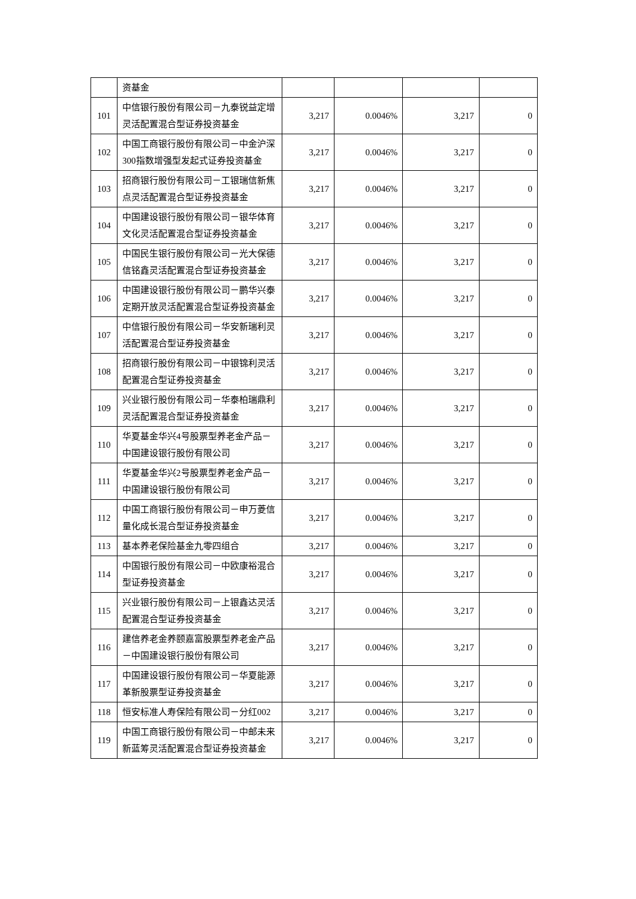| | 资基金 | | | | |
| 101 | 中信银行股份有限公司－九泰锐益定增灵活配置混合型证券投资基金 | 3,217 | 0.0046% | 3,217 | 0 |
| 102 | 中国工商银行股份有限公司－中金沪深300指数增强型发起式证券投资基金 | 3,217 | 0.0046% | 3,217 | 0 |
| 103 | 招商银行股份有限公司－工银瑞信新焦点灵活配置混合型证券投资基金 | 3,217 | 0.0046% | 3,217 | 0 |
| 104 | 中国建设银行股份有限公司－银华体育文化灵活配置混合型证券投资基金 | 3,217 | 0.0046% | 3,217 | 0 |
| 105 | 中国民生银行股份有限公司－光大保德信铭鑫灵活配置混合型证券投资基金 | 3,217 | 0.0046% | 3,217 | 0 |
| 106 | 中国建设银行股份有限公司－鹏华兴泰定期开放灵活配置混合型证券投资基金 | 3,217 | 0.0046% | 3,217 | 0 |
| 107 | 中信银行股份有限公司－华安新瑞利灵活配置混合型证券投资基金 | 3,217 | 0.0046% | 3,217 | 0 |
| 108 | 招商银行股份有限公司－中银锦利灵活配置混合型证券投资基金 | 3,217 | 0.0046% | 3,217 | 0 |
| 109 | 兴业银行股份有限公司－华泰柏瑞鼎利灵活配置混合型证券投资基金 | 3,217 | 0.0046% | 3,217 | 0 |
| 110 | 华夏基金华兴4号股票型养老金产品－中国建设银行股份有限公司 | 3,217 | 0.0046% | 3,217 | 0 |
| 111 | 华夏基金华兴2号股票型养老金产品－中国建设银行股份有限公司 | 3,217 | 0.0046% | 3,217 | 0 |
| 112 | 中国工商银行股份有限公司－申万菱信量化成长混合型证券投资基金 | 3,217 | 0.0046% | 3,217 | 0 |
| 113 | 基本养老保险基金九零四组合 | 3,217 | 0.0046% | 3,217 | 0 |
| 114 | 中国银行股份有限公司－中欧康裕混合型证券投资基金 | 3,217 | 0.0046% | 3,217 | 0 |
| 115 | 兴业银行股份有限公司－上银鑫达灵活配置混合型证券投资基金 | 3,217 | 0.0046% | 3,217 | 0 |
| 116 | 建信养老金养颐嘉富股票型养老金产品－中国建设银行股份有限公司 | 3,217 | 0.0046% | 3,217 | 0 |
| 117 | 中国建设银行股份有限公司－华夏能源革新股票型证券投资基金 | 3,217 | 0.0046% | 3,217 | 0 |
| 118 | 恒安标准人寿保险有限公司－分红002 | 3,217 | 0.0046% | 3,217 | 0 |
| 119 | 中国工商银行股份有限公司－中邮未来新蓝筹灵活配置混合型证券投资基金 | 3,217 | 0.0046% | 3,217 | 0 |